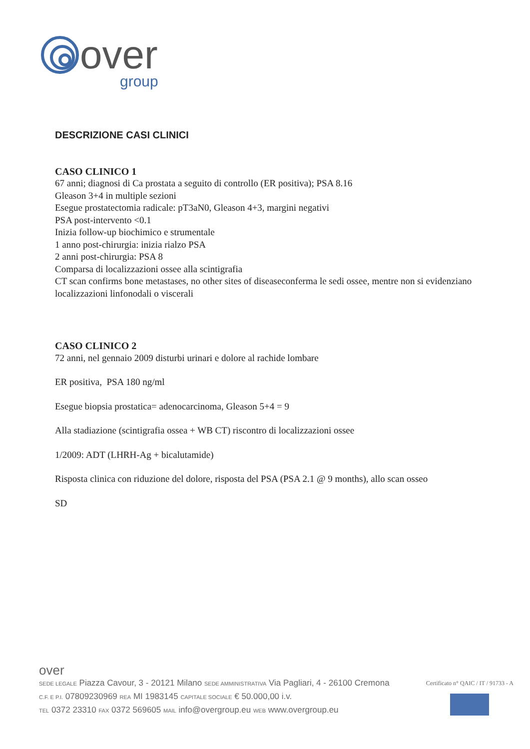over
group
DESCRIZIONE CASI CLINICI
CASO CLINICO 1
67 anni; diagnosi di Ca prostata a seguito di controllo (ER positiva); PSA 8.16
Gleason 3+4 in multiple sezioni
Esegue prostatectomia radicale: pT3aN0, Gleason 4+3, margini negativi
PSA post-intervento <0.1
Inizia follow-up biochimico e strumentale
1 anno post-chirurgia: inizia rialzo PSA
2 anni post-chirurgia: PSA 8
Comparsa di localizzazioni ossee alla scintigrafia
CT scan confirms bone metastases, no other sites of diseaseconferma le sedi ossee, mentre non si evidenziano localizzazioni linfonodali o viscerali
CASO CLINICO 2
72 anni, nel gennaio 2009 disturbi urinari e dolore al rachide lombare
ER positiva, PSA 180 ng/ml
Esegue biopsia prostatica= adenocarcinoma, Gleason 5+4 = 9
Alla stadiazione (scintigrafia ossea + WB CT) riscontro di localizzazioni ossee
1/2009: ADT (LHRH-Ag + bicalutamide)
Risposta clinica con riduzione del dolore, risposta del PSA (PSA 2.1 @ 9 months), allo scan osseo
SD
over
SEDE LEGALE Piazza Cavour, 3 - 20121 Milano SEDE AMMINISTRATIVA Via Pagliari, 4 - 26100 Cremona
C.F. E P.I. 07809230969 REA MI 1983145 CAPITALE SOCIALE € 50.000,00 i.v.
TEL 0372 23310 FAX 0372 569605 MAIL info@overgroup.eu WEB www.overgroup.eu
Certificato n° QAIC / IT / 91733 - A